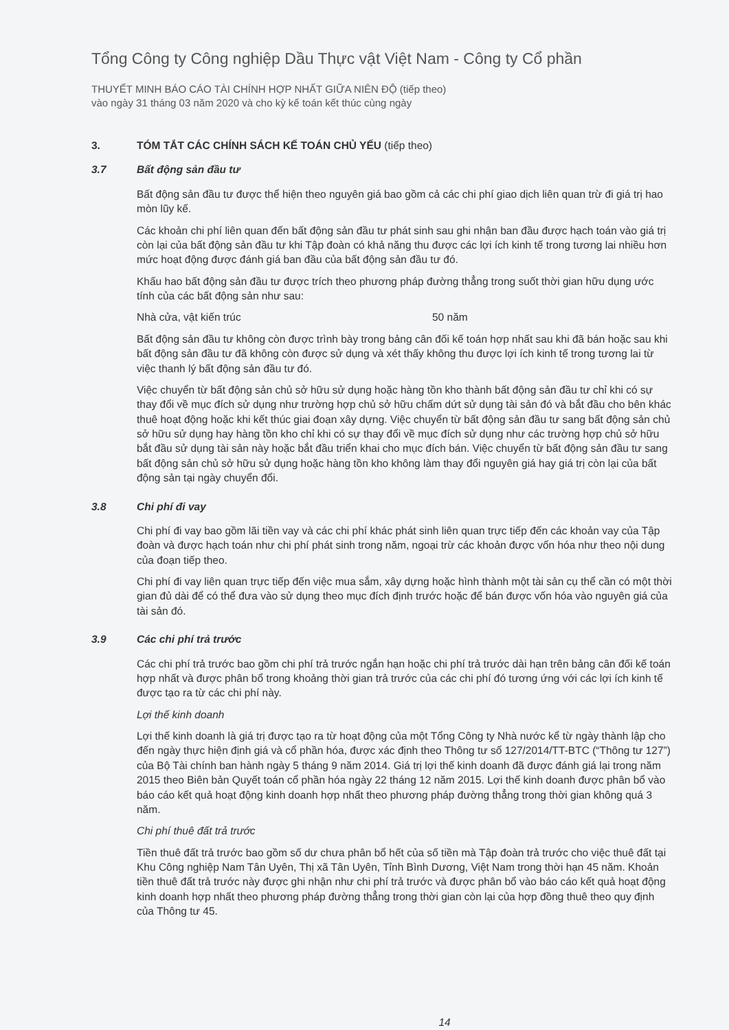Tổng Công ty Công nghiệp Dầu Thực vật Việt Nam - Công ty Cổ phần
THUYẾT MINH BÁO CÁO TÀI CHÍNH HỢP NHẤT GIỮA NIÊN ĐỘ (tiếp theo)
vào ngày 31 tháng 03 năm 2020 và cho kỳ kế toán kết thúc cùng ngày
3. TÓM TẮT CÁC CHÍNH SÁCH KẾ TOÁN CHỦ YẾU (tiếp theo)
3.7 Bất động sản đầu tư
Bất động sản đầu tư được thể hiện theo nguyên giá bao gồm cả các chi phí giao dịch liên quan trừ đi giá trị hao mòn lũy kế.
Các khoản chi phí liên quan đến bất động sản đầu tư phát sinh sau ghi nhận ban đầu được hạch toán vào giá trị còn lại của bất động sản đầu tư khi Tập đoàn có khả năng thu được các lợi ích kinh tế trong tương lai nhiều hơn mức hoạt động được đánh giá ban đầu của bất động sản đầu tư đó.
Khấu hao bất động sản đầu tư được trích theo phương pháp đường thẳng trong suốt thời gian hữu dụng ước tính của các bất động sản như sau:
Nhà cửa, vật kiến trúc 50 năm
Bất động sản đầu tư không còn được trình bày trong bảng cân đối kế toán hợp nhất sau khi đã bán hoặc sau khi bất động sản đầu tư đã không còn được sử dụng và xét thấy không thu được lợi ích kinh tế trong tương lai từ việc thanh lý bất động sản đầu tư đó.
Việc chuyển từ bất động sản chủ sở hữu sử dụng hoặc hàng tồn kho thành bất động sản đầu tư chỉ khi có sự thay đổi về mục đích sử dụng như trường hợp chủ sở hữu chấm dứt sử dụng tài sản đó và bắt đầu cho bên khác thuê hoạt động hoặc khi kết thúc giai đoạn xây dựng. Việc chuyển từ bất động sản đầu tư sang bất động sản chủ sở hữu sử dụng hay hàng tồn kho chỉ khi có sự thay đổi về mục đích sử dụng như các trường hợp chủ sở hữu bắt đầu sử dụng tài sản này hoặc bắt đầu triển khai cho mục đích bán. Việc chuyển từ bất động sản đầu tư sang bất động sản chủ sở hữu sử dụng hoặc hàng tồn kho không làm thay đổi nguyên giá hay giá trị còn lại của bất động sản tại ngày chuyển đổi.
3.8 Chi phí đi vay
Chi phí đi vay bao gồm lãi tiền vay và các chi phí khác phát sinh liên quan trực tiếp đến các khoản vay của Tập đoàn và được hạch toán như chi phí phát sinh trong năm, ngoại trừ các khoản được vốn hóa như theo nội dung của đoạn tiếp theo.
Chi phí đi vay liên quan trực tiếp đến việc mua sắm, xây dựng hoặc hình thành một tài sản cụ thể cần có một thời gian đủ dài để có thể đưa vào sử dụng theo mục đích định trước hoặc để bán được vốn hóa vào nguyên giá của tài sản đó.
3.9 Các chi phí trả trước
Các chi phí trả trước bao gồm chi phí trả trước ngắn hạn hoặc chi phí trả trước dài hạn trên bảng cân đối kế toán hợp nhất và được phân bổ trong khoảng thời gian trả trước của các chi phí đó tương ứng với các lợi ích kinh tế được tạo ra từ các chi phí này.
Lợi thế kinh doanh
Lợi thế kinh doanh là giá trị được tạo ra từ hoạt động của một Tổng Công ty Nhà nước kể từ ngày thành lập cho đến ngày thực hiện định giá và cổ phần hóa, được xác định theo Thông tư số 127/2014/TT-BTC (“Thông tư 127”) của Bộ Tài chính ban hành ngày 5 tháng 9 năm 2014. Giá trị lợi thế kinh doanh đã được đánh giá lại trong năm 2015 theo Biên bản Quyết toán cổ phần hóa ngày 22 tháng 12 năm 2015. Lợi thế kinh doanh được phân bổ vào báo cáo kết quả hoạt động kinh doanh hợp nhất theo phương pháp đường thẳng trong thời gian không quá 3 năm.
Chi phí thuê đất trả trước
Tiền thuê đất trả trước bao gồm số dư chưa phân bổ hết của số tiền mà Tập đoàn trả trước cho việc thuê đất tại Khu Công nghiệp Nam Tân Uyên, Thị xã Tân Uyên, Tỉnh Bình Dương, Việt Nam trong thời hạn 45 năm. Khoản tiền thuê đất trả trước này được ghi nhận như chi phí trả trước và được phân bổ vào báo cáo kết quả hoạt động kinh doanh hợp nhất theo phương pháp đường thẳng trong thời gian còn lại của hợp đồng thuê theo quy định của Thông tư 45.
14